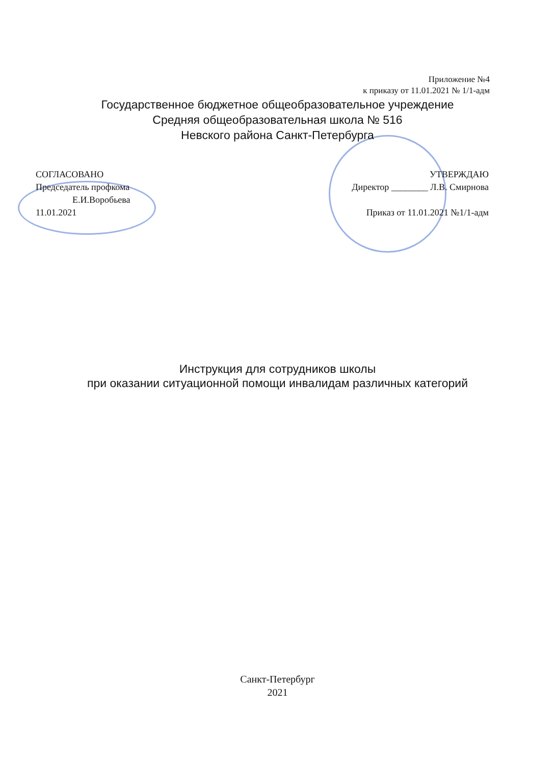Приложение №4
к приказу от 11.01.2021 № 1/1-адм
Государственное бюджетное общеобразовательное учреждение
Средняя общеобразовательная школа № 516
Невского района Санкт-Петербурга
СОГЛАСОВАНО
Председатель профкома
Е.И.Воробьева
11.01.2021
УТВЕРЖДАЮ
Директор ________ Л.В. Смирнова
Приказ от 11.01.2021 №1/1-адм
Инструкция для сотрудников школы
при оказании ситуационной помощи инвалидам различных категорий
Санкт-Петербург
2021